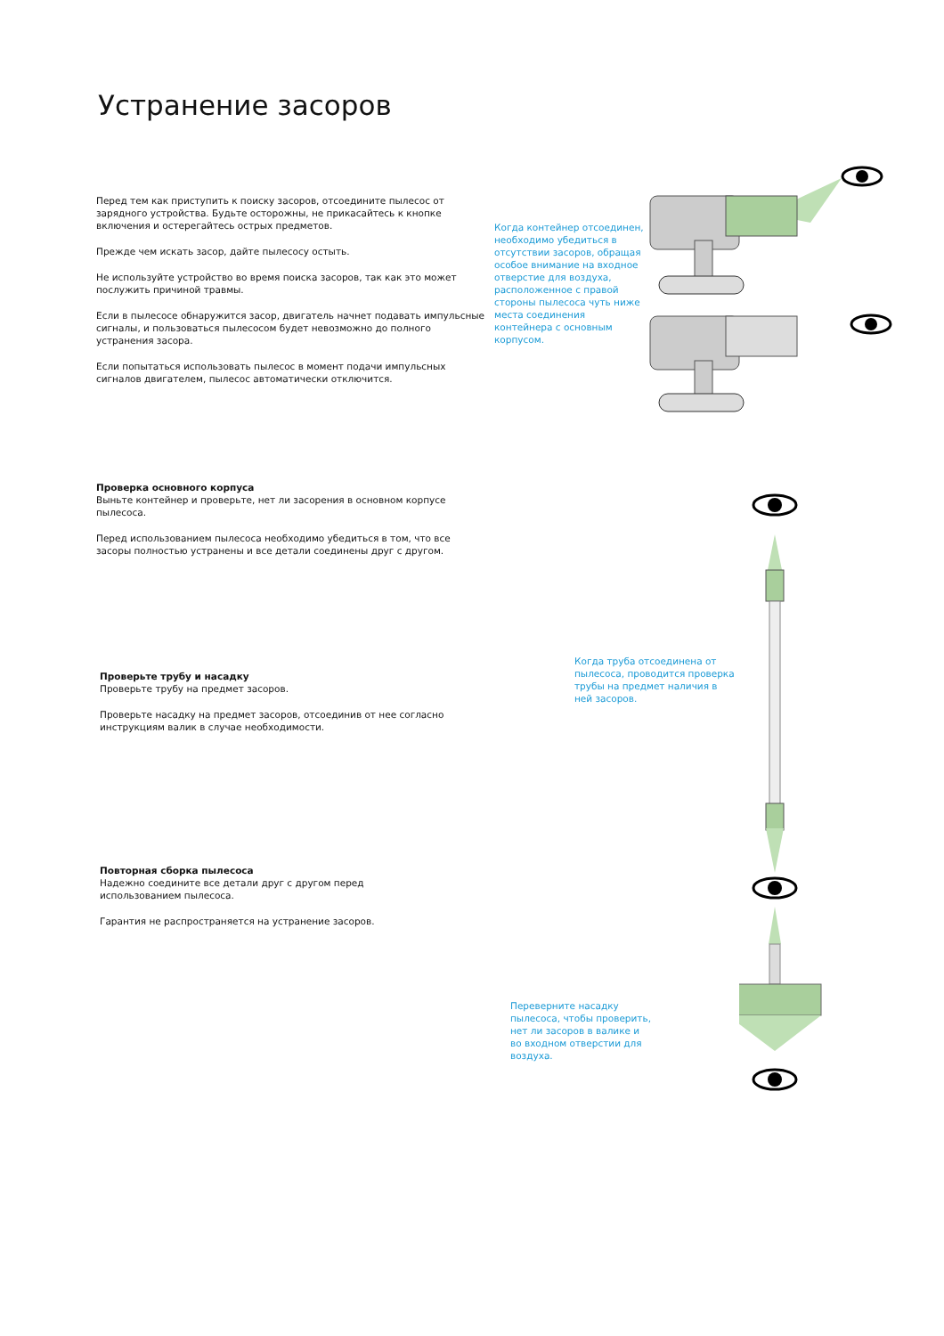Устранение засоров
Перед тем как приступить к поиску засоров, отсоедините пылесос от зарядного устройства. Будьте осторожны, не прикасайтесь к кнопке включения и остерегайтесь острых предметов.
Прежде чем искать засор, дайте пылесосу остыть.
Не используйте устройство во время поиска засоров, так как это может послужить причиной травмы.
Если в пылесосе обнаружится засор, двигатель начнет подавать импульсные сигналы, и пользоваться пылесосом будет невозможно до полного устранения засора.
Если попытаться использовать пылесос в момент подачи импульсных сигналов двигателем, пылесос автоматически отключится.
Когда контейнер отсоединен, необходимо убедиться в отсутствии засоров, обращая особое внимание на входное отверстие для воздуха, расположенное с правой стороны пылесоса чуть ниже места соединения контейнера с основным корпусом.
Проверка основного корпуса
Выньте контейнер и проверьте, нет ли засорения в основном корпусе пылесоса.
Перед использованием пылесоса необходимо убедиться в том, что все засоры полностью устранены и все детали соединены друг с другом.
Проверьте трубу и насадку
Проверьте трубу на предмет засоров.
Проверьте насадку на предмет засоров, отсоединив от нее согласно инструкциям валик в случае необходимости.
Когда труба отсоединена от пылесоса, проводится проверка трубы на предмет наличия в ней засоров.
Повторная сборка пылесоса
Надежно соедините все детали друг с другом перед использованием пылесоса.
Гарантия не распространяется на устранение засоров.
Переверните насадку пылесоса, чтобы проверить, нет ли засоров в валике и во входном отверстии для воздуха.